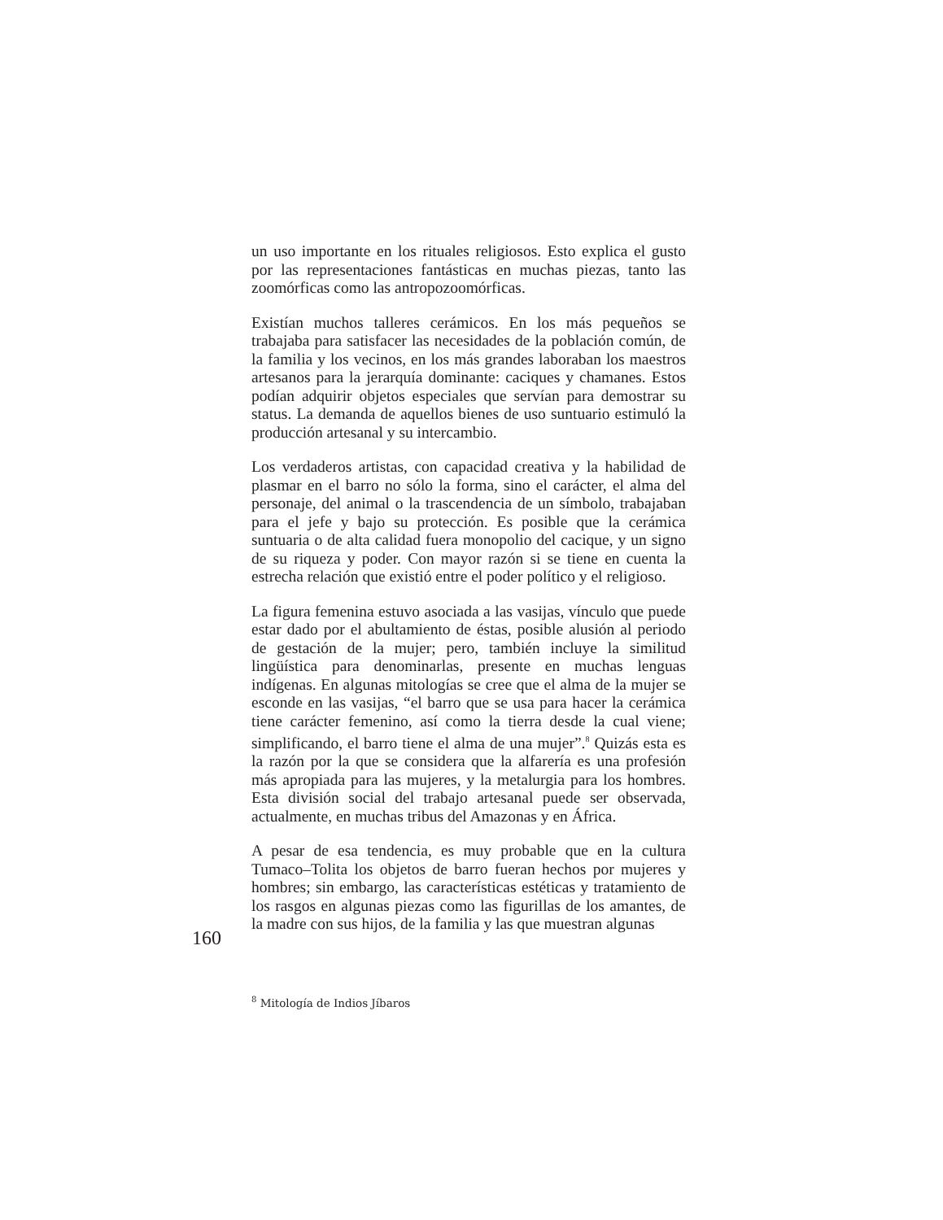un uso importante en los rituales religiosos. Esto explica el gusto por las representaciones fantásticas en muchas piezas, tanto las zoomórficas como las antropozoomórficas.
Existían muchos talleres cerámicos. En los más pequeños se trabajaba para satisfacer las necesidades de la población común, de la familia y los vecinos, en los más grandes laboraban los maestros artesanos para la jerarquía dominante: caciques y chamanes. Estos podían adquirir objetos especiales que servían para demostrar su status. La demanda de aquellos bienes de uso suntuario estimuló la producción artesanal y su intercambio.
Los verdaderos artistas, con capacidad creativa y la habilidad de plasmar en el barro no sólo la forma, sino el carácter, el alma del personaje, del animal o la trascendencia de un símbolo, trabajaban para el jefe y bajo su protección. Es posible que la cerámica suntuaria o de alta calidad fuera monopolio del cacique, y un signo de su riqueza y poder. Con mayor razón si se tiene en cuenta la estrecha relación que existió entre el poder político y el religioso.
La figura femenina estuvo asociada a las vasijas, vínculo que puede estar dado por el abultamiento de éstas, posible alusión al periodo de gestación de la mujer; pero, también incluye la similitud lingüística para denominarlas, presente en muchas lenguas indígenas. En algunas mitologías se cree que el alma de la mujer se esconde en las vasijas, “el barro que se usa para hacer la cerámica tiene carácter femenino, así como la tierra desde la cual viene; simplificando, el barro tiene el alma de una mujer”.<sup>8</sup> Quizás esta es la razón por la que se considera que la alfarería es una profesión más apropiada para las mujeres, y la metalurgia para los hombres. Esta división social del trabajo artesanal puede ser observada, actualmente, en muchas tribus del Amazonas y en África.
A pesar de esa tendencia, es muy probable que en la cultura Tumaco–Tolita los objetos de barro fueran hechos por mujeres y hombres; sin embargo, las características estéticas y tratamiento de los rasgos en algunas piezas como las figurillas de los amantes, de la madre con sus hijos, de la familia y las que muestran algunas
160
<sup>8</sup> Mitología de Indios Jíbaros